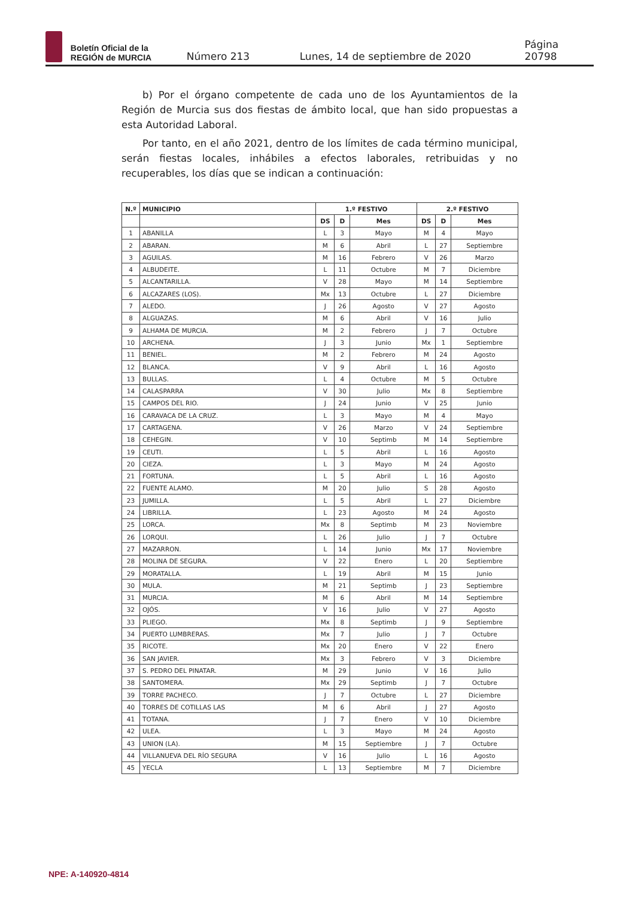Boletín Oficial de la
REGIÓN de MURCIA
Número 213 Lunes, 14 de septiembre de 2020 Página 20798
b) Por el órgano competente de cada uno de los Ayuntamientos de la Región de Murcia sus dos fiestas de ámbito local, que han sido propuestas a esta Autoridad Laboral.
Por tanto, en el año 2021, dentro de los límites de cada término municipal, serán fiestas locales, inhábiles a efectos laborales, retribuidas y no recuperables, los días que se indican a continuación:
| N.º | MUNICIPIO | 1.º FESTIVO | | | 2.º FESTIVO | | |
| --- | --- | --- | --- | --- | --- | --- | --- |
| | | DS | D | Mes | DS | D | Mes |
| 1 | ABANILLA | L | 3 | Mayo | M | 4 | Mayo |
| 2 | ABARAN. | M | 6 | Abril | L | 27 | Septiembre |
| 3 | AGUILAS. | M | 16 | Febrero | V | 26 | Marzo |
| 4 | ALBUDEITE. | L | 11 | Octubre | M | 7 | Diciembre |
| 5 | ALCANTARILLA. | V | 28 | Mayo | M | 14 | Septiembre |
| 6 | ALCAZARES (LOS). | Mx | 13 | Octubre | L | 27 | Diciembre |
| 7 | ALEDO. | J | 26 | Agosto | V | 27 | Agosto |
| 8 | ALGUAZAS. | M | 6 | Abril | V | 16 | Julio |
| 9 | ALHAMA DE MURCIA. | M | 2 | Febrero | J | 7 | Octubre |
| 10 | ARCHENA. | J | 3 | Junio | Mx | 1 | Septiembre |
| 11 | BENIEL. | M | 2 | Febrero | M | 24 | Agosto |
| 12 | BLANCA. | V | 9 | Abril | L | 16 | Agosto |
| 13 | BULLAS. | L | 4 | Octubre | M | 5 | Octubre |
| 14 | CALASPARRA | V | 30 | Julio | Mx | 8 | Septiembre |
| 15 | CAMPOS DEL RIO. | J | 24 | Junio | V | 25 | Junio |
| 16 | CARAVACA DE LA CRUZ. | L | 3 | Mayo | M | 4 | Mayo |
| 17 | CARTAGENA. | V | 26 | Marzo | V | 24 | Septiembre |
| 18 | CEHEGIN. | V | 10 | Septimb | M | 14 | Septiembre |
| 19 | CEUTI. | L | 5 | Abril | L | 16 | Agosto |
| 20 | CIEZA. | L | 3 | Mayo | M | 24 | Agosto |
| 21 | FORTUNA. | L | 5 | Abril | L | 16 | Agosto |
| 22 | FUENTE ALAMO. | M | 20 | Julio | S | 28 | Agosto |
| 23 | JUMILLA. | L | 5 | Abril | L | 27 | Diciembre |
| 24 | LIBRILLA. | L | 23 | Agosto | M | 24 | Agosto |
| 25 | LORCA. | Mx | 8 | Septimb | M | 23 | Noviembre |
| 26 | LORQUI. | L | 26 | Julio | J | 7 | Octubre |
| 27 | MAZARRON. | L | 14 | Junio | Mx | 17 | Noviembre |
| 28 | MOLINA DE SEGURA. | V | 22 | Enero | L | 20 | Septiembre |
| 29 | MORATALLA. | L | 19 | Abril | M | 15 | Junio |
| 30 | MULA. | M | 21 | Septimb | J | 23 | Septiembre |
| 31 | MURCIA. | M | 6 | Abril | M | 14 | Septiembre |
| 32 | OJÓS. | V | 16 | Julio | V | 27 | Agosto |
| 33 | PLIEGO. | Mx | 8 | Septimb | J | 9 | Septiembre |
| 34 | PUERTO LUMBRERAS. | Mx | 7 | Julio | J | 7 | Octubre |
| 35 | RICOTE. | Mx | 20 | Enero | V | 22 | Enero |
| 36 | SAN JAVIER. | Mx | 3 | Febrero | V | 3 | Diciembre |
| 37 | S. PEDRO DEL PINATAR. | M | 29 | Junio | V | 16 | Julio |
| 38 | SANTOMERA. | Mx | 29 | Septimb | J | 7 | Octubre |
| 39 | TORRE PACHECO. | J | 7 | Octubre | L | 27 | Diciembre |
| 40 | TORRES DE COTILLAS LAS | M | 6 | Abril | J | 27 | Agosto |
| 41 | TOTANA. | J | 7 | Enero | V | 10 | Diciembre |
| 42 | ULEA. | L | 3 | Mayo | M | 24 | Agosto |
| 43 | UNION (LA). | M | 15 | Septiembre | J | 7 | Octubre |
| 44 | VILLANUEVA DEL RÍO SEGURA | V | 16 | Julio | L | 16 | Agosto |
| 45 | YECLA | L | 13 | Septiembre | M | 7 | Diciembre |
NPE: A-140920-4814